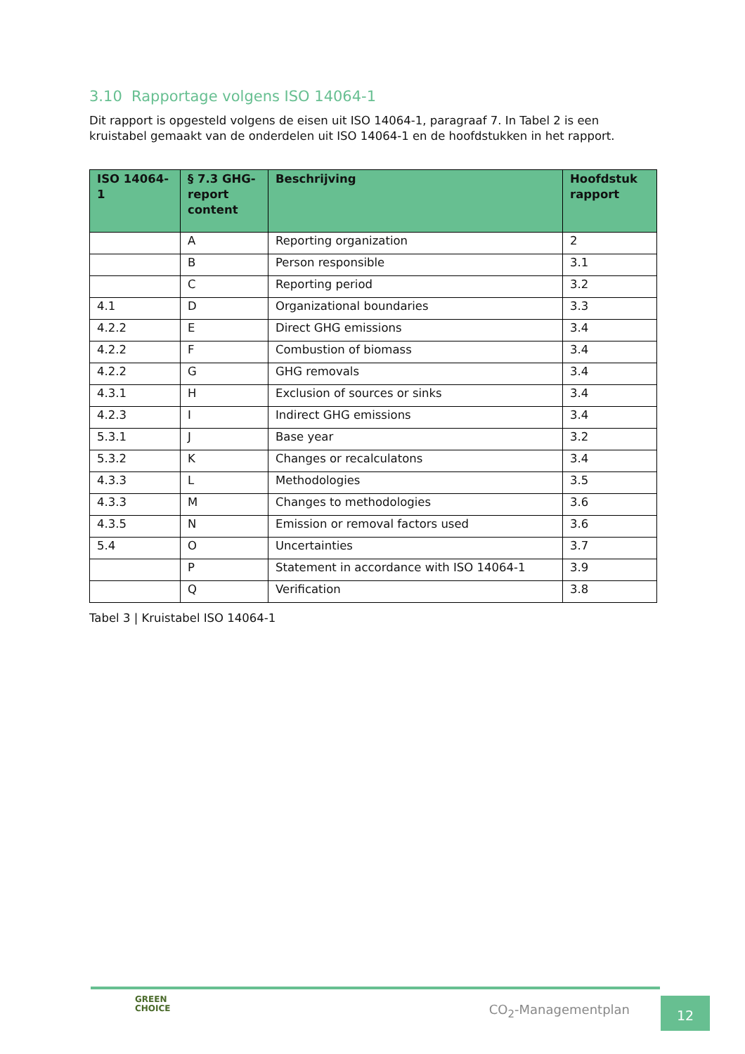3.10 Rapportage volgens ISO 14064-1
Dit rapport is opgesteld volgens de eisen uit ISO 14064-1, paragraaf 7. In Tabel 2 is een kruistabel gemaakt van de onderdelen uit ISO 14064-1 en de hoofdstukken in het rapport.
| ISO 14064-1 | § 7.3 GHG-report content | Beschrijving | Hoofdstuk rapport |
| --- | --- | --- | --- |
| | A | Reporting organization | 2 |
| | B | Person responsible | 3.1 |
| | C | Reporting period | 3.2 |
| 4.1 | D | Organizational boundaries | 3.3 |
| 4.2.2 | E | Direct GHG emissions | 3.4 |
| 4.2.2 | F | Combustion of biomass | 3.4 |
| 4.2.2 | G | GHG removals | 3.4 |
| 4.3.1 | H | Exclusion of sources or sinks | 3.4 |
| 4.2.3 | I | Indirect GHG emissions | 3.4 |
| 5.3.1 | J | Base year | 3.2 |
| 5.3.2 | K | Changes or recalculatons | 3.4 |
| 4.3.3 | L | Methodologies | 3.5 |
| 4.3.3 | M | Changes to methodologies | 3.6 |
| 4.3.5 | N | Emission or removal factors used | 3.6 |
| 5.4 | O | Uncertainties | 3.7 |
| | P | Statement in accordance with ISO 14064-1 | 3.9 |
| | Q | Verification | 3.8 |
Tabel 3 | Kruistabel ISO 14064-1
GREEN
CHOICE
CO<sub>2</sub>-Managementplan
12